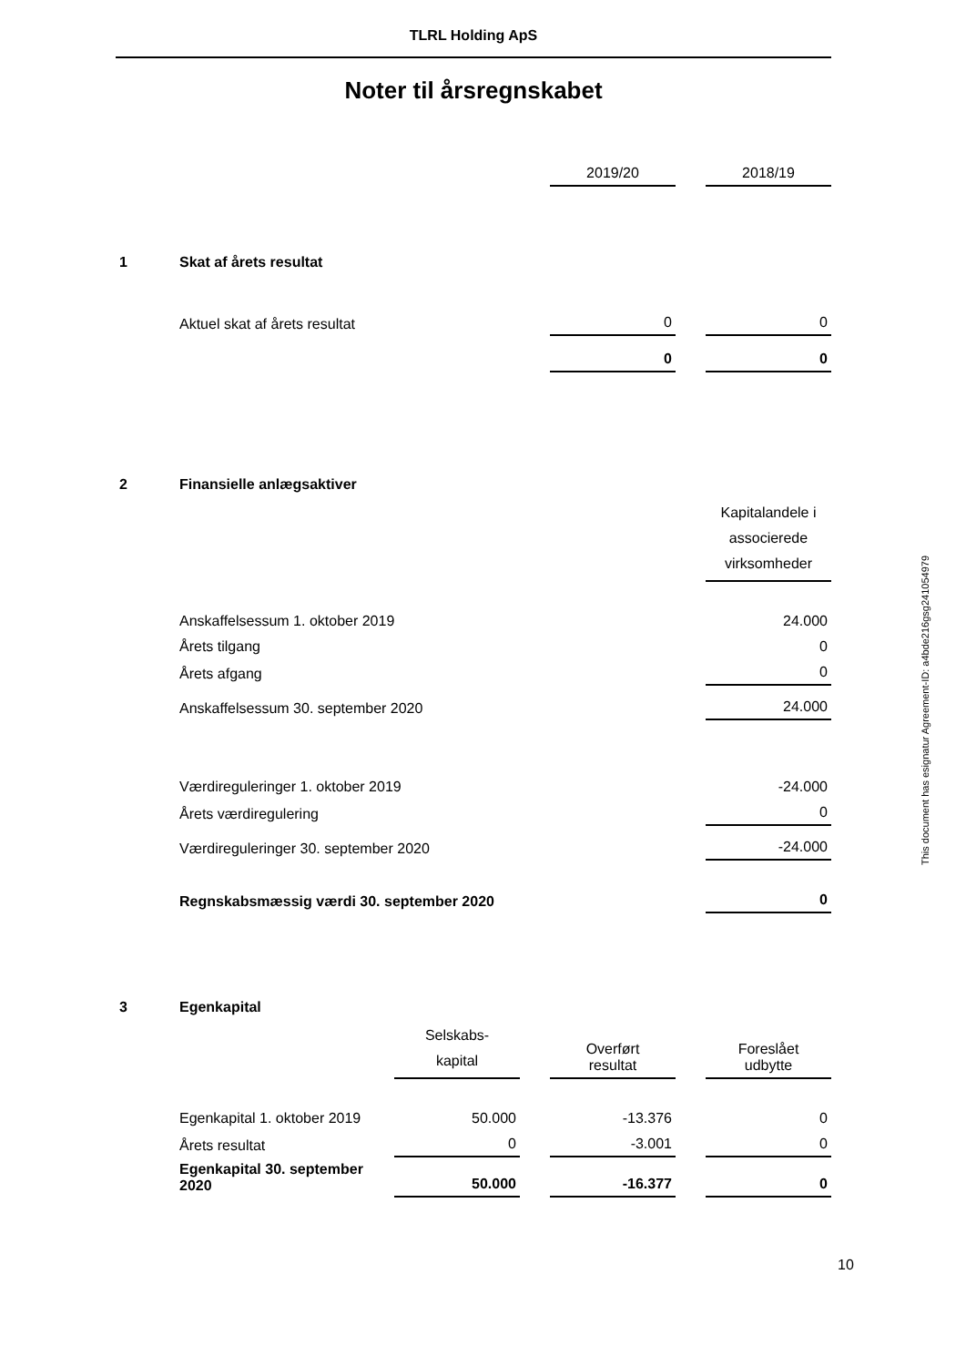TLRL Holding ApS
Noter til årsregnskabet
| | | | | 2019/20 | | 2018/19 |
| 1 | Skat af årets resultat | | | | | |
| | Aktuel skat af årets resultat | | | 0 | | 0 |
| | | | | 0 | | 0 |
| 2 | Finansielle anlægsaktiver | | | | | |
| | | | | | | Kapitalandele i associerede virksomheder |
| | Anskaffelsessum 1. oktober 2019 | | | | | 24.000 |
| | Årets tilgang | | | | | 0 |
| | Årets afgang | | | | | 0 |
| | Anskaffelsessum 30. september 2020 | | | | | 24.000 |
| | Værdireguleringer 1. oktober 2019 | | | | | -24.000 |
| | Årets værdiregulering | | | | | 0 |
| | Værdireguleringer 30. september 2020 | | | | | -24.000 |
| | Regnskabsmæssig værdi 30. september 2020 | | | | | 0 |
| 3 | Egenkapital | | | | | |
| | | Selskabs- kapital | | Overført resultat | | Foreslået udbytte |
| | Egenkapital 1. oktober 2019 | 50.000 | | -13.376 | | 0 |
| | Årets resultat | 0 | | -3.001 | | 0 |
| | Egenkapital 30. september 2020 | 50.000 | | -16.377 | | 0 |
This document has esignatur Agreement-ID: a4bde216gsg241054979
10